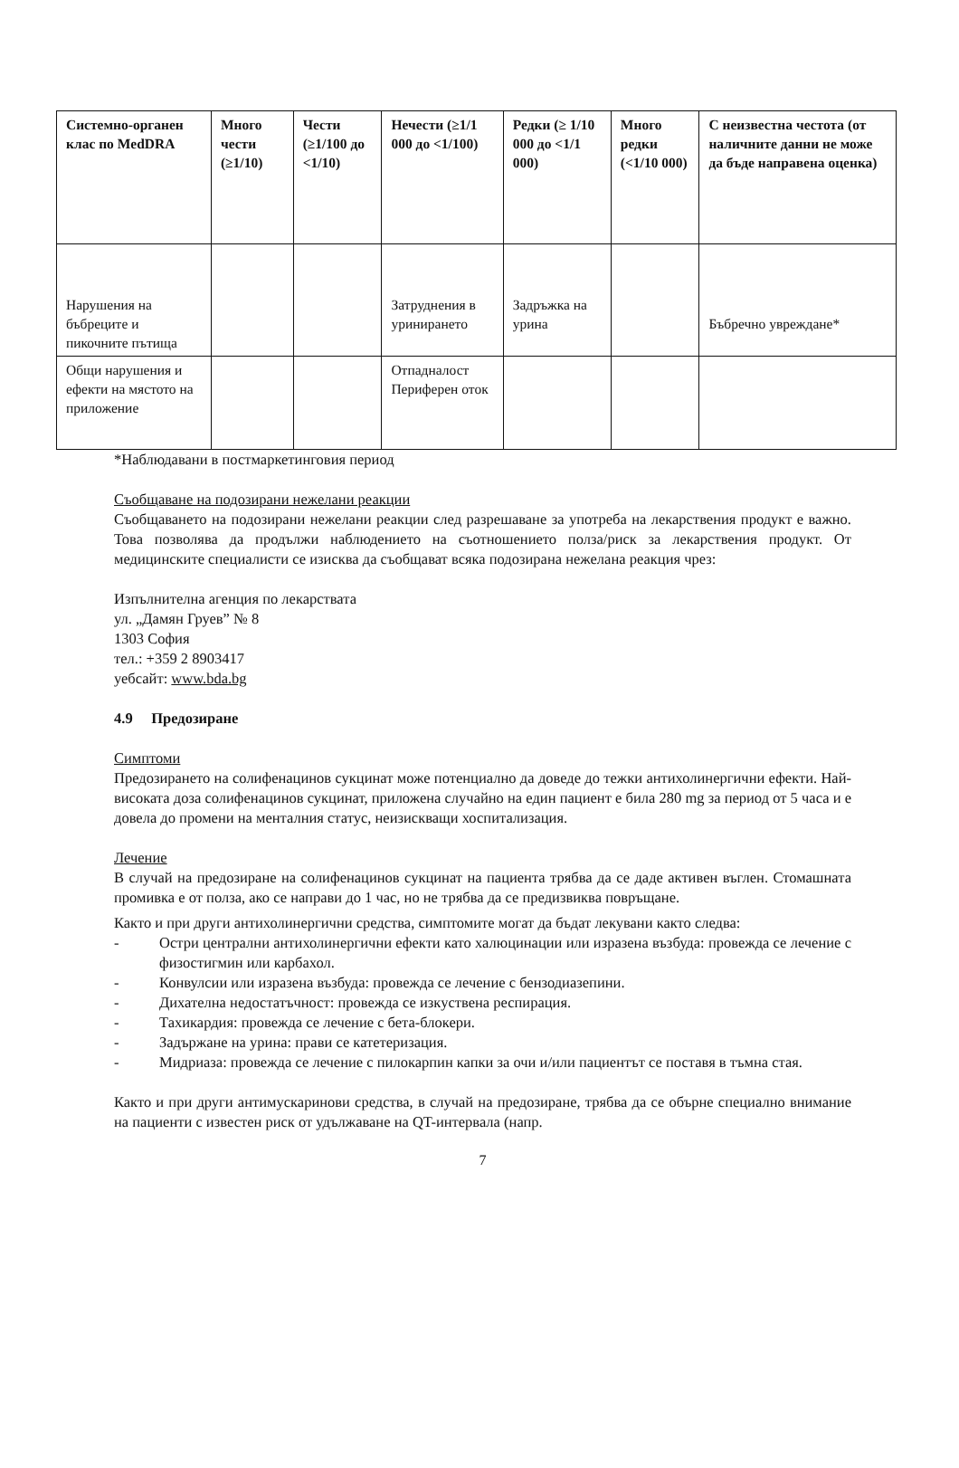| Системно-органен клас по MedDRA | Много чести (≥1/10) | Чести (≥1/100 до <1/10) | Нечести (≥1/1 000 до <1/100) | Редки (≥ 1/10 000 до <1/1 000) | Много редки (<1/10 000) | С неизвестна честота (от наличните данни не може да бъде направена оценка) |
| --- | --- | --- | --- | --- | --- | --- |
| Нарушения на бъбреците и пикочните пътища | | | Затруднения в уринирането | Задръжка на урина | | Бъбречно увреждане* |
| Общи нарушения и ефекти на мястото на приложение | | | Отпадналост Периферен оток | | | |
*Наблюдавани в постмаркетинговия период
Съобщаване на подозирани нежелани реакции
Съобщаването на подозирани нежелани реакции след разрешаване за употреба на лекарствения продукт е важно. Това позволява да продължи наблюдението на съотношението полза/риск за лекарствения продукт. От медицинските специалисти се изисква да съобщават всяка подозирана нежелана реакция чрез:
Изпълнителна агенция по лекарствата
ул. „Дамян Груев” № 8
1303 София
тел.: +359 2 8903417
уебсайт: www.bda.bg
4.9 Предозиране
Симптоми
Предозирането на солифенацинов сукцинат може потенциално да доведе до тежки антихолинергични ефекти. Най-високата доза солифенацинов сукцинат, приложена случайно на един пациент е била 280 mg за период от 5 часа и е довела до промени на менталния статус, неизискващи хоспитализация.
Лечение
В случай на предозиране на солифенацинов сукцинат на пациента трябва да се даде активен въглен. Стомашната промивка е от полза, ако се направи до 1 час, но не трябва да се предизвиква повръщане.
Както и при други антихолинергични средства, симптомите могат да бъдат лекувани както следва:
- Остри централни антихолинергични ефекти като халюцинации или изразена възбуда: провежда се лечение с физостигмин или карбахол.
- Конвулсии или изразена възбуда: провежда се лечение с бензодиазепини.
- Дихателна недостатъчност: провежда се изкуствена респирация.
- Тахикардия: провежда се лечение с бета-блокери.
- Задържане на урина: прави се катетеризация.
- Мидриаза: провежда се лечение с пилокарпин капки за очи и/или пациентът се поставя в тъмна стая.
Както и при други антимускаринови средства, в случай на предозиране, трябва да се обърне специално внимание на пациенти с известен риск от удължаване на QT-интервала (напр.
7